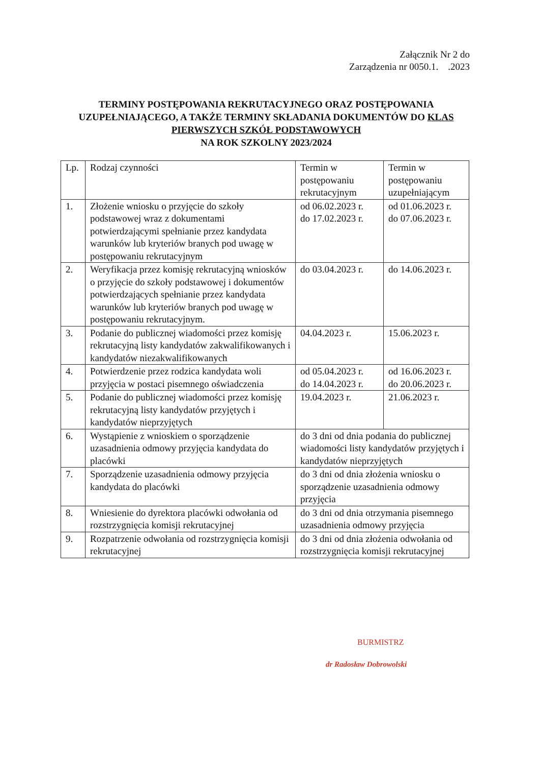Załącznik Nr 2 do
Zarządzenia nr 0050.1. .2023
TERMINY POSTĘPOWANIA REKRUTACYJNEGO ORAZ POSTĘPOWANIA UZUPEŁNIAJĄCEGO, A TAKŻE TERMINY SKŁADANIA DOKUMENTÓW DO KLAS PIERWSZYCH SZKÓŁ PODSTAWOWYCH
NA ROK SZKOLNY 2023/2024
| Lp. | Rodzaj czynności | Termin w postępowaniu rekrutacyjnym | Termin w postępowaniu uzupełniającym |
| --- | --- | --- | --- |
| 1. | Złożenie wniosku o przyjęcie do szkoły podstawowej wraz z dokumentami potwierdzającymi spełnianie przez kandydata warunków lub kryteriów branych pod uwagę w postępowaniu rekrutacyjnym | od 06.02.2023 r. do 17.02.2023 r. | od 01.06.2023 r. do 07.06.2023 r. |
| 2. | Weryfikacja przez komisję rekrutacyjną wniosków o przyjęcie do szkoły podstawowej i dokumentów potwierdzających spełnianie przez kandydata warunków lub kryteriów branych pod uwagę w postępowaniu rekrutacyjnym. | do 03.04.2023 r. | do 14.06.2023 r. |
| 3. | Podanie do publicznej wiadomości przez komisję rekrutacyjną listy kandydatów zakwalifikowanych i kandydatów niezakwalifikowanych | 04.04.2023 r. | 15.06.2023 r. |
| 4. | Potwierdzenie przez rodzica kandydata woli przyjęcia w postaci pisemnego oświadczenia | od 05.04.2023 r. do 14.04.2023 r. | od 16.06.2023 r. do 20.06.2023 r. |
| 5. | Podanie do publicznej wiadomości przez komisję rekrutacyjną listy kandydatów przyjętych i kandydatów nieprzyjętych | 19.04.2023 r. | 21.06.2023 r. |
| 6. | Wystąpienie z wnioskiem o sporządzenie uzasadnienia odmowy przyjęcia kandydata do placówki | do 3 dni od dnia podania do publicznej wiadomości listy kandydatów przyjętych i kandydatów nieprzyjętych | |
| 7. | Sporządzenie uzasadnienia odmowy przyjęcia kandydata do placówki | do 3 dni od dnia złożenia wniosku o sporządzenie uzasadnienia odmowy przyjęcia | |
| 8. | Wniesienie do dyrektora placówki odwołania od rozstrzygnięcia komisji rekrutacyjnej | do 3 dni od dnia otrzymania pisemnego uzasadnienia odmowy przyjęcia | |
| 9. | Rozpatrzenie odwołania od rozstrzygnięcia komisji rekrutacyjnej | do 3 dni od dnia złożenia odwołania od rozstrzygnięcia komisji rekrutacyjnej | |
BURMISTRZ
dr Radosław Dobrowolski